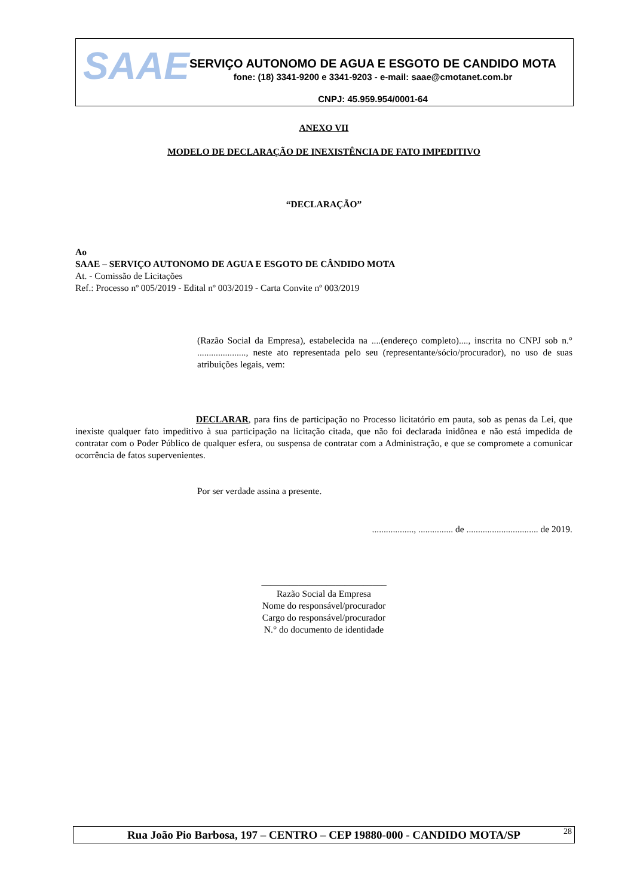SAAE
SERVIÇO AUTONOMO DE AGUA E ESGOTO DE CANDIDO MOTA
fone: (18) 3341-9200 e 3341-9203 - e-mail: saae@cmotanet.com.br
CNPJ: 45.959.954/0001-64
ANEXO VII
MODELO DE DECLARAÇÃO DE INEXISTÊNCIA DE FATO IMPEDITIVO
“DECLARAÇÃO”
Ao
SAAE – SERVIÇO AUTONOMO DE AGUA E ESGOTO DE CÂNDIDO MOTA
At. - Comissão de Licitações
Ref.: Processo nº 005/2019 - Edital nº 003/2019 - Carta Convite nº 003/2019
(Razão Social da Empresa), estabelecida na ....(endereço completo)...., inscrita no CNPJ sob n.° ....................., neste ato representada pelo seu (representante/sócio/procurador), no uso de suas atribuições legais, vem:
DECLARAR, para fins de participação no Processo licitatório em pauta, sob as penas da Lei, que inexiste qualquer fato impeditivo à sua participação na licitação citada, que não foi declarada inidônea e não está impedida de contratar com o Poder Público de qualquer esfera, ou suspensa de contratar com a Administração, e que se compromete a comunicar ocorrência de fatos supervenientes.
Por ser verdade assina a presente.
.................., ............... de ............................... de 2019.
___________________________
Razão Social da Empresa
Nome do responsável/procurador
Cargo do responsável/procurador
N.° do documento de identidade
Rua João Pio Barbosa, 197 – CENTRO – CEP 19880-000 - CANDIDO MOTA/SP 28